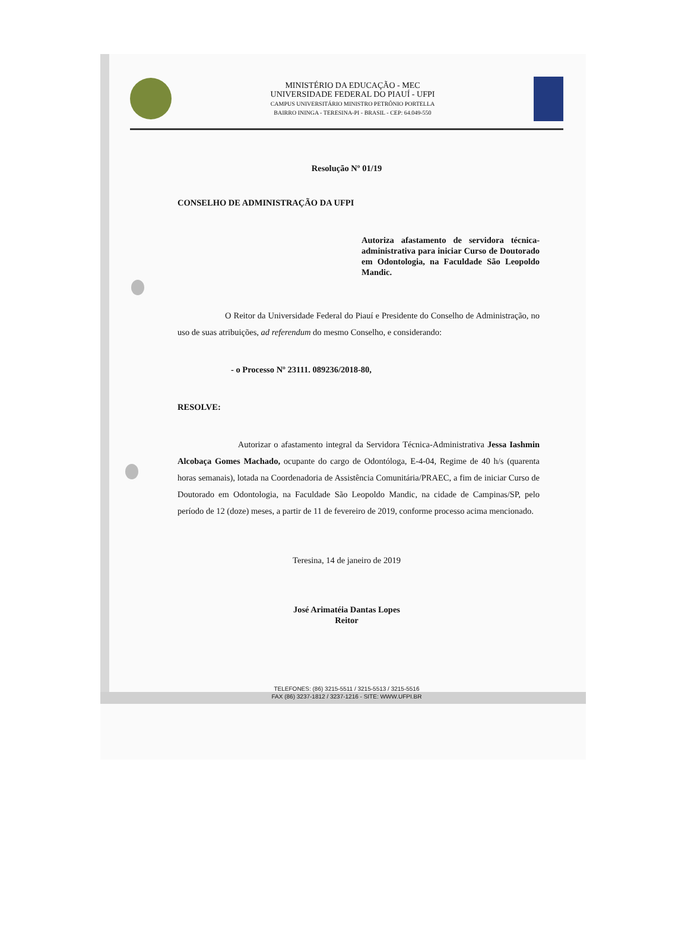MINISTÉRIO DA EDUCAÇÃO - MEC
UNIVERSIDADE FEDERAL DO PIAUÍ - UFPI
CAMPUS UNIVERSITÁRIO MINISTRO PETRÔNIO PORTELLA
BAIRRO ININGA - TERESINA-PI - BRASIL - CEP: 64.049-550
Resolução Nº 01/19
CONSELHO DE ADMINISTRAÇÃO DA UFPI
Autoriza afastamento de servidora técnica-administrativa para iniciar Curso de Doutorado em Odontologia, na Faculdade São Leopoldo Mandic.
O Reitor da Universidade Federal do Piauí e Presidente do Conselho de Administração, no uso de suas atribuições, ad referendum do mesmo Conselho, e considerando:
- o Processo Nº 23111. 089236/2018-80,
RESOLVE:
Autorizar o afastamento integral da Servidora Técnica-Administrativa Jessa Iashmin Alcobaça Gomes Machado, ocupante do cargo de Odontóloga, E-4-04, Regime de 40 h/s (quarenta horas semanais), lotada na Coordenadoria de Assistência Comunitária/PRAEC, a fim de iniciar Curso de Doutorado em Odontologia, na Faculdade São Leopoldo Mandic, na cidade de Campinas/SP, pelo período de 12 (doze) meses, a partir de 11 de fevereiro de 2019, conforme processo acima mencionado.
Teresina, 14 de janeiro de 2019
José Arimatéia Dantas Lopes
Reitor
TELEFONES: (86) 3215-5511 / 3215-5513 / 3215-5516
FAX (86) 3237-1812 / 3237-1216 - SITE: WWW.UFPI.BR